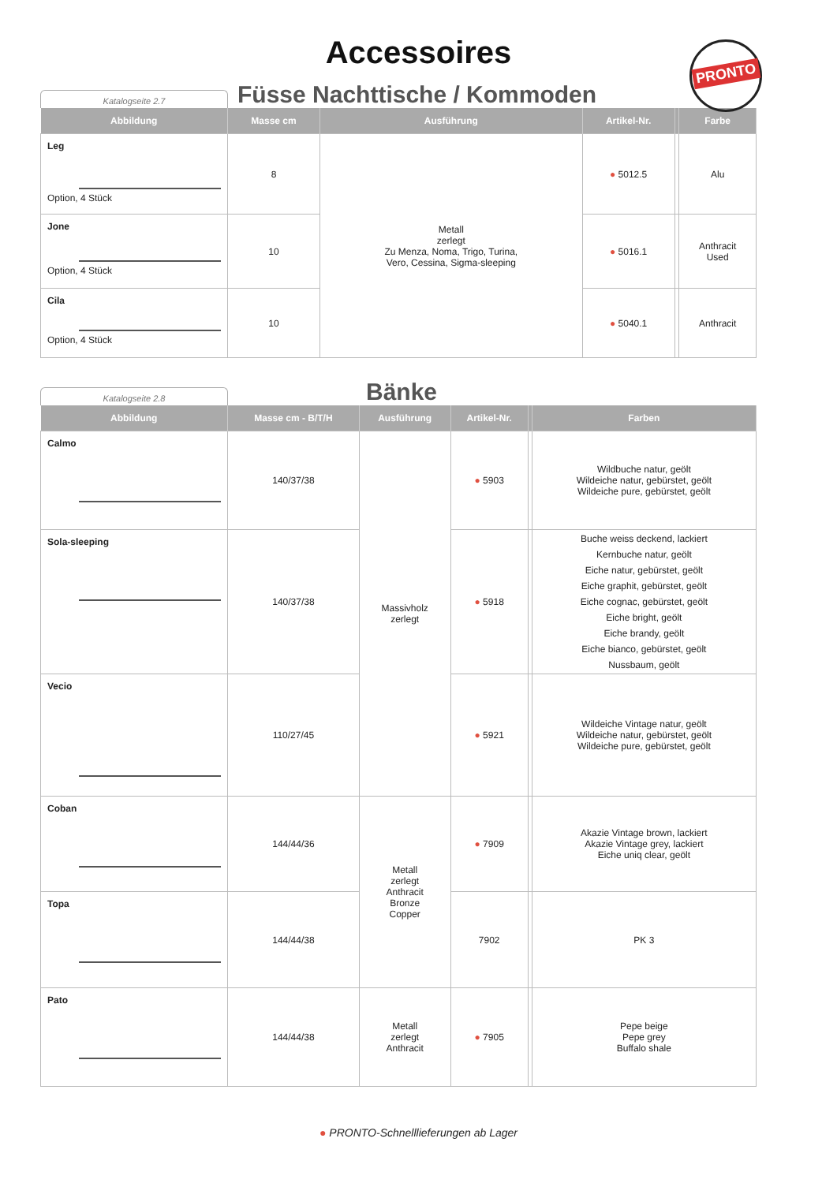Accessoires
PRONTO
Katalogseite 2.7
Füsse Nachttische / Kommoden
| Abbildung | Masse cm | Ausführung | Artikel-Nr. | | Farbe |
| --- | --- | --- | --- | --- | --- |
| Leg Option, 4 Stück | 8 | Metall zerlegt Zu Menza, Noma, Trigo, Turina, Vero, Cessina, Sigma-sleeping | ● 5012.5 | | Alu |
| Jone Option, 4 Stück | 10 | | ● 5016.1 | | Anthracit Used |
| Cila Option, 4 Stück | 10 | | ● 5040.1 | | Anthracit |
Katalogseite 2.8
Bänke
| Abbildung | Masse cm - B/T/H | Ausführung | Artikel-Nr. | | Farben |
| --- | --- | --- | --- | --- | --- |
| Calmo | 140/37/38 | Massivholz zerlegt | ● 5903 | | Wildbuche natur, geölt Wildeiche natur, gebürstet, geölt Wildeiche pure, gebürstet, geölt |
| Sola-sleeping | 140/37/38 | | ● 5918 | | Buche weiss deckend, lackiert Kernbuche natur, geölt Eiche natur, gebürstet, geölt Eiche graphit, gebürstet, geölt Eiche cognac, gebürstet, geölt Eiche bright, geölt Eiche brandy, geölt Eiche bianco, gebürstet, geölt Nussbaum, geölt |
| Vecio | 110/27/45 | | ● 5921 | | Wildeiche Vintage natur, geölt Wildeiche natur, gebürstet, geölt Wildeiche pure, gebürstet, geölt |
| Coban | 144/44/36 | Metall zerlegt Anthracit Bronze Copper | ● 7909 | | Akazie Vintage brown, lackiert Akazie Vintage grey, lackiert Eiche uniq clear, geölt |
| Topa | 144/44/38 | | 7902 | | PK 3 |
| Pato | 144/44/38 | Metall zerlegt Anthracit | ● 7905 | | Pepe beige Pepe grey Buffalo shale |
● PRONTO-Schnelllieferungen ab Lager